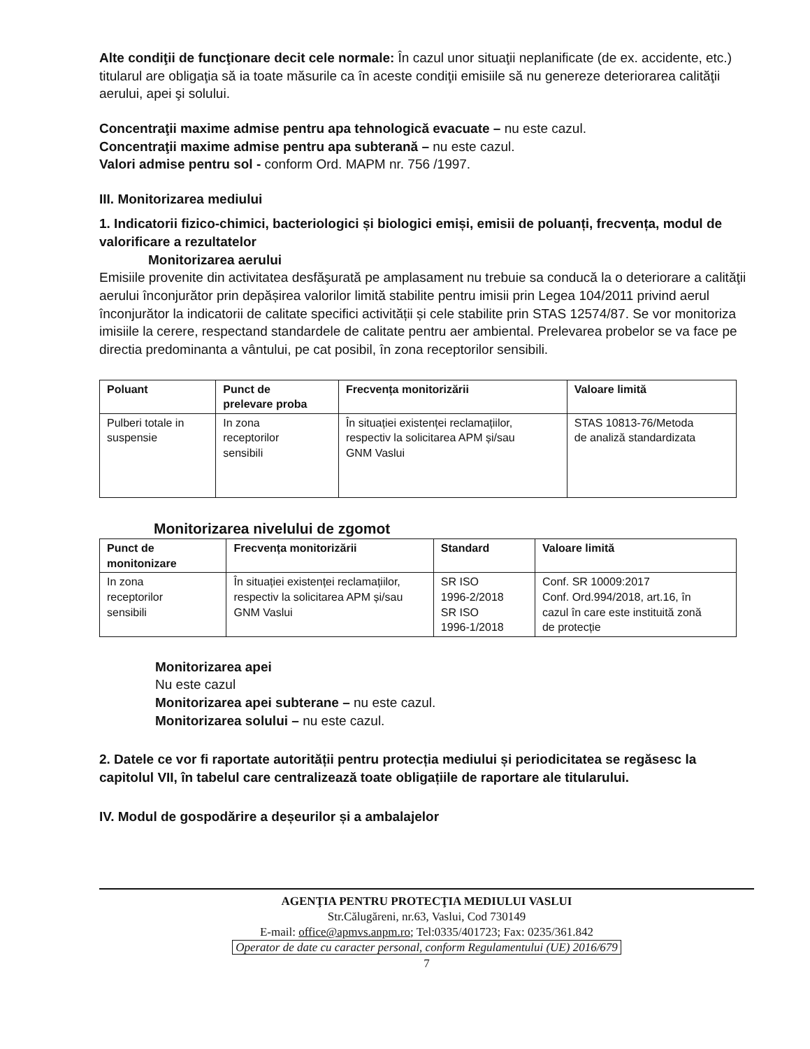Alte condiţii de funcţionare decit cele normale: În cazul unor situaţii neplanificate (de ex. accidente, etc.) titularul are obligaţia să ia toate măsurile ca în aceste condiţii emisiile să nu genereze deteriorarea calităţii aerului, apei şi solului.
Concentraţii maxime admise pentru apa tehnologică evacuate – nu este cazul.
Concentraţii maxime admise pentru apa subterană – nu este cazul.
Valori admise pentru sol - conform Ord. MAPM nr. 756 /1997.
III. Monitorizarea mediului
1. Indicatorii fizico-chimici, bacteriologici și biologici emiși, emisii de poluanți, frecvența, modul de valorificare a rezultatelor
Monitorizarea aerului
Emisiile provenite din activitatea desfăşurată pe amplasament nu trebuie sa conducă la o deteriorare a calităţii aerului înconjurător prin depășirea valorilor limită stabilite pentru imisii prin Legea 104/2011 privind aerul înconjurător la indicatorii de calitate specifici activității și cele stabilite prin STAS 12574/87. Se vor monitoriza imisiile la cerere, respectand standardele de calitate pentru aer ambiental. Prelevarea probelor se va face pe directia predominanta a vântului, pe cat posibil, în zona receptorilor sensibili.
| Poluant | Punct de prelevare proba | Frecvența monitorizării | Valoare limită |
| --- | --- | --- | --- |
| Pulberi totale in suspensie | In zona receptorilor sensibili | În situației existenței reclamațiilor, respectiv la solicitarea APM și/sau GNM Vaslui | STAS 10813-76/Metoda de analiză standardizata |
Monitorizarea nivelului de zgomot
| Punct de monitonizare | Frecvența monitorizării | Standard | Valoare limită |
| --- | --- | --- | --- |
| In zona receptorilor sensibili | În situației existenței reclamațiilor, respectiv la solicitarea APM și/sau GNM Vaslui | SR ISO 1996-2/2018 SR ISO 1996-1/2018 | Conf. SR 10009:2017 Conf. Ord.994/2018, art.16, în cazul în care este instituită zonă de protecție |
Monitorizarea apei
Nu este cazul
Monitorizarea apei subterane – nu este cazul.
Monitorizarea solului – nu este cazul.
2. Datele ce vor fi raportate autorității pentru protecția mediului și periodicitatea se regăsesc la capitolul VII, în tabelul care centralizează toate obligațiile de raportare ale titularului.
IV. Modul de gospodărire a deșeurilor și a ambalajelor
AGENŢIA PENTRU PROTECŢIA MEDIULUI VASLUI
Str.Călugăreni, nr.63, Vaslui, Cod 730149
E-mail: office@apmvs.anpm.ro; Tel:0335/401723; Fax: 0235/361.842
Operator de date cu caracter personal, conform Regulamentului (UE) 2016/679
7